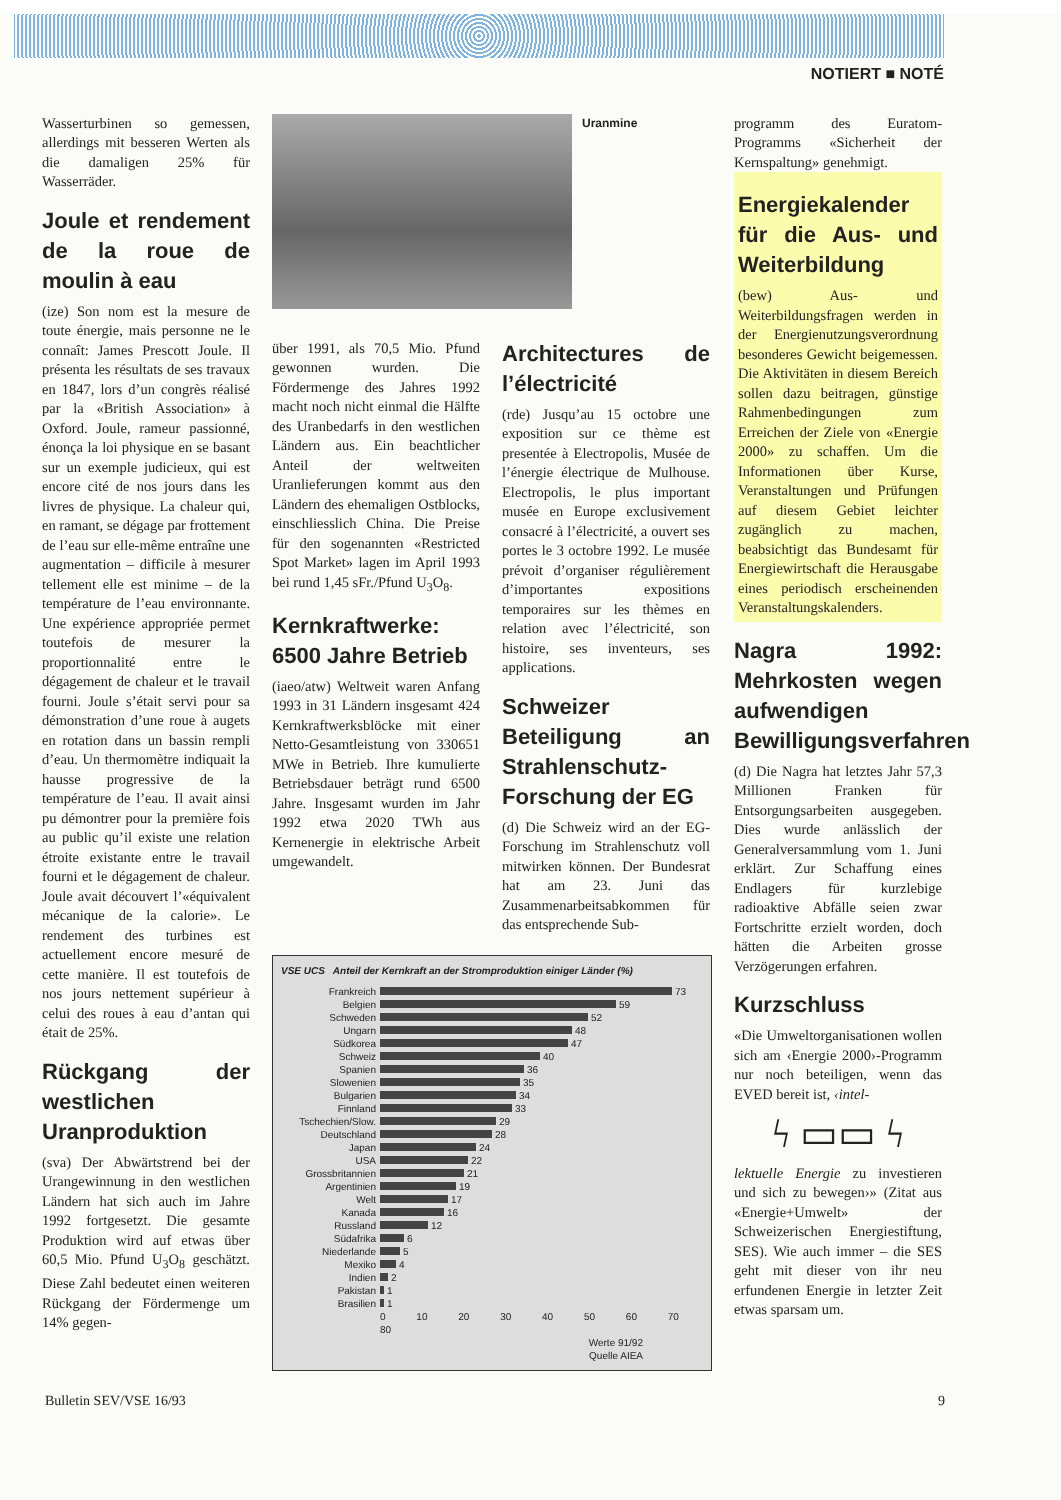NOTIERT ■ NOTÉ
Wasserturbinen so gemessen, allerdings mit besseren Werten als die damaligen 25% für Wasserräder.
Joule et rendement de la roue de moulin à eau
(ize) Son nom est la mesure de toute énergie, mais personne ne le connaît: James Prescott Joule. Il présenta les résultats de ses travaux en 1847, lors d’un congrès réalisé par la «British Association» à Oxford. Joule, rameur passionné, énonça la loi physique en se basant sur un exemple judicieux, qui est encore cité de nos jours dans les livres de physique. La chaleur qui, en ramant, se dégage par frottement de l’eau sur elle-même entraîne une augmentation – difficile à mesurer tellement elle est minime – de la température de l’eau environnante. Une expérience appropriée permet toutefois de mesurer la proportionnalité entre le dégagement de chaleur et le travail fourni. Joule s’était servi pour sa démonstration d’une roue à augets en rotation dans un bassin rempli d’eau. Un thermomètre indiquait la hausse progressive de la température de l’eau. Il avait ainsi pu démontrer pour la première fois au public qu’il existe une relation étroite existante entre le travail fourni et le dégagement de chaleur. Joule avait découvert l’«équivalent mécanique de la calorie». Le rendement des turbines est actuellement encore mesuré de cette manière. Il est toutefois de nos jours nettement supérieur à celui des roues à eau d’antan qui était de 25%.
Rückgang der westlichen Uranproduktion
(sva) Der Abwärtstrend bei der Urangewinnung in den westlichen Ländern hat sich auch im Jahre 1992 fortgesetzt. Die gesamte Produktion wird auf etwas über 60,5 Mio. Pfund U<sub>3</sub>O<sub>8</sub> geschätzt. Diese Zahl bedeutet einen weiteren Rückgang der Fördermenge um 14% gegen-
Uranmine
über 1991, als 70,5 Mio. Pfund gewonnen wurden. Die Fördermenge des Jahres 1992 macht noch nicht einmal die Hälfte des Uranbedarfs in den westlichen Ländern aus. Ein beachtlicher Anteil der weltweiten Uranlieferungen kommt aus den Ländern des ehemaligen Ostblocks, einschliesslich China. Die Preise für den sogenannten «Restricted Spot Market» lagen im April 1993 bei rund 1,45 sFr./Pfund U<sub>3</sub>O<sub>8</sub>.
Kernkraftwerke: 6500 Jahre Betrieb
(iaeo/atw) Weltweit waren Anfang 1993 in 31 Ländern insgesamt 424 Kernkraftwerksblöcke mit einer Netto-Gesamtleistung von 330651 MWe in Betrieb. Ihre kumulierte Betriebsdauer beträgt rund 6500 Jahre. Insgesamt wurden im Jahr 1992 etwa 2020 TWh aus Kernenergie in elektrische Arbeit umgewandelt.
Architectures de l’électricité
(rde) Jusqu’au 15 octobre une exposition sur ce thème est presentée à Electropolis, Musée de l’énergie électrique de Mulhouse. Electropolis, le plus important musée en Europe exclusivement consacré à l’électricité, a ouvert ses portes le 3 octobre 1992. Le musée prévoit d’organiser régulièrement d’importantes expositions temporaires sur les thèmes en relation avec l’électricité, son histoire, ses inventeurs, ses applications.
Schweizer Beteiligung an Strahlenschutz-Forschung der EG
(d) Die Schweiz wird an der EG-Forschung im Strahlenschutz voll mitwirken können. Der Bundesrat hat am 23. Juni das Zusammenarbeitsabkommen für das entsprechende Sub-
VSE UCS Anteil der Kernkraft an der Stromproduktion einiger Länder (%)
Frankreich 73
Belgien 59
Schweden 52
Ungarn 48
Südkorea 47
Schweiz 40
Spanien 36
Slowenien 35
Bulgarien 34
Finnland 33
Tschechien/Slow. 29
Deutschland 28
Japan 24
USA 22
Grossbritannien 21
Argentinien 19
Welt 17
Kanada 16
Russland 12
Südafrika 6
Niederlande 5
Mexiko 4
Indien 2
Pakistan 1
Brasilien 1
0 10 20 30 40 50 60 70 80
Werte 91/92
Quelle AIEA
programm des Euratom-Programms «Sicherheit der Kernspaltung» genehmigt.
Energiekalender für die Aus- und Weiterbildung
(bew) Aus- und Weiterbildungsfragen werden in der Energienutzungsverordnung besonderes Gewicht beigemessen. Die Aktivitäten in diesem Bereich sollen dazu beitragen, günstige Rahmenbedingungen zum Erreichen der Ziele von «Energie 2000» zu schaffen. Um die Informationen über Kurse, Veranstaltungen und Prüfungen auf diesem Gebiet leichter zugänglich zu machen, beabsichtigt das Bundesamt für Energiewirtschaft die Herausgabe eines periodisch erscheinenden Veranstaltungskalenders.
Nagra 1992: Mehrkosten wegen aufwendigen Bewilligungsverfahren
(d) Die Nagra hat letztes Jahr 57,3 Millionen Franken für Entsorgungsarbeiten ausgegeben. Dies wurde anlässlich der Generalversammlung vom 1. Juni erklärt. Zur Schaffung eines Endlagers für kurzlebige radioaktive Abfälle seien zwar Fortschritte erzielt worden, doch hätten die Arbeiten grosse Verzögerungen erfahren.
Kurzschluss
«Die Umweltorganisationen wollen sich am ‹Energie 2000›-Programm nur noch beteiligen, wenn das EVED bereit ist, ‹intel-
ϟ ▭▭ ϟ
lektuelle Energie zu investieren und sich zu bewegen›» (Zitat aus «Energie+Umwelt» der Schweizerischen Energiestiftung, SES). Wie auch immer – die SES geht mit dieser von ihr neu erfundenen Energie in letzter Zeit etwas sparsam um.
Bulletin SEV/VSE 16/93 9